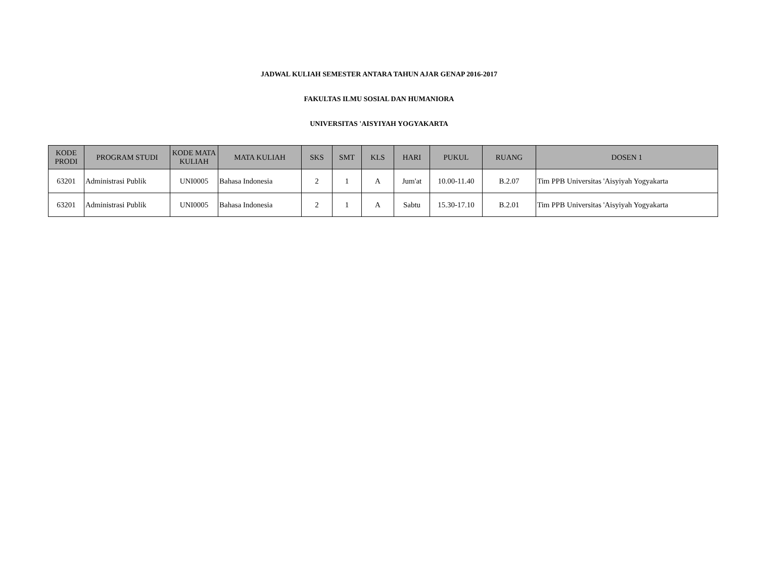JADWAL KULIAH SEMESTER ANTARA TAHUN AJAR GENAP 2016-2017
FAKULTAS ILMU SOSIAL DAN HUMANIORA
UNIVERSITAS 'AISYIYAH YOGYAKARTA
| KODE PRODI | PROGRAM STUDI | KODE MATA KULIAH | MATA KULIAH | SKS | SMT | KLS | HARI | PUKUL | RUANG | DOSEN 1 |
| --- | --- | --- | --- | --- | --- | --- | --- | --- | --- | --- |
| 63201 | Administrasi Publik | UNI0005 | Bahasa Indonesia | 2 | 1 | A | Jum'at | 10.00-11.40 | B.2.07 | Tim PPB Universitas 'Aisyiyah Yogyakarta |
| 63201 | Administrasi Publik | UNI0005 | Bahasa Indonesia | 2 | 1 | A | Sabtu | 15.30-17.10 | B.2.01 | Tim PPB Universitas 'Aisyiyah Yogyakarta |